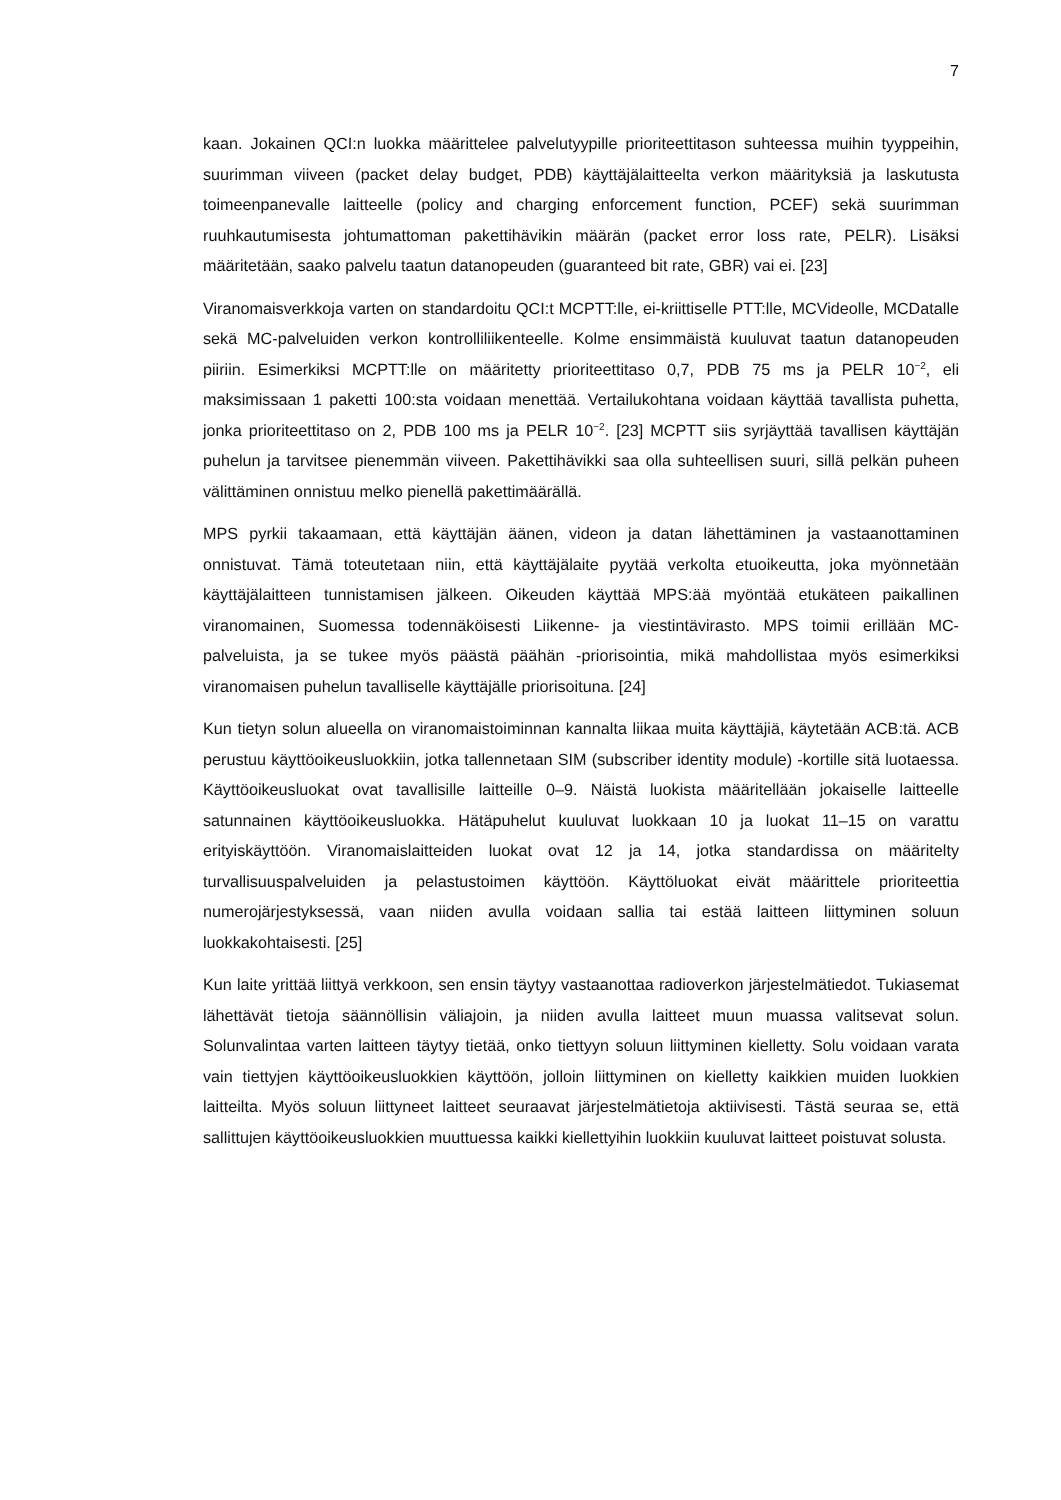7
kaan. Jokainen QCI:n luokka määrittelee palvelutyypille prioriteettitason suhteessa muihin tyyppeihin, suurimman viiveen (packet delay budget, PDB) käyttäjälaitteelta verkon määrityksiä ja laskutusta toimeenpanevalle laitteelle (policy and charging enforcement function, PCEF) sekä suurimman ruuhkautumisesta johtumattoman pakettihävikin määrän (packet error loss rate, PELR). Lisäksi määritetään, saako palvelu taatun datanopeuden (guaranteed bit rate, GBR) vai ei. [23]
Viranomaisverkkoja varten on standardoitu QCI:t MCPTT:lle, ei-kriittiselle PTT:lle, MCVideolle, MCDatalle sekä MC-palveluiden verkon kontrolliliikenteelle. Kolme ensimmäistä kuuluvat taatun datanopeuden piiriin. Esimerkiksi MCPTT:lle on määritetty prioriteettitaso 0,7, PDB 75 ms ja PELR 10<sup>−2</sup>, eli maksimissaan 1 paketti 100:sta voidaan menettää. Vertailukohtana voidaan käyttää tavallista puhetta, jonka prioriteettitaso on 2, PDB 100 ms ja PELR 10<sup>−2</sup>. [23] MCPTT siis syrjäyttää tavallisen käyttäjän puhelun ja tarvitsee pienemmän viiveen. Pakettihävikki saa olla suhteellisen suuri, sillä pelkän puheen välittäminen onnistuu melko pienellä pakettimäärällä.
MPS pyrkii takaamaan, että käyttäjän äänen, videon ja datan lähettäminen ja vastaanottaminen onnistuvat. Tämä toteutetaan niin, että käyttäjälaite pyytää verkolta etuoikeutta, joka myönnetään käyttäjälaitteen tunnistamisen jälkeen. Oikeuden käyttää MPS:ää myöntää etukäteen paikallinen viranomainen, Suomessa todennäköisesti Liikenne- ja viestintävirasto. MPS toimii erillään MC-palveluista, ja se tukee myös päästä päähän -priorisointia, mikä mahdollistaa myös esimerkiksi viranomaisen puhelun tavalliselle käyttäjälle priorisoituna. [24]
Kun tietyn solun alueella on viranomaistoiminnan kannalta liikaa muita käyttäjiä, käytetään ACB:tä. ACB perustuu käyttöoikeusluokkiin, jotka tallennetaan SIM (subscriber identity module) -kortille sitä luotaessa. Käyttöoikeusluokat ovat tavallisille laitteille 0–9. Näistä luokista määritellään jokaiselle laitteelle satunnainen käyttöoikeusluokka. Hätäpuhelut kuuluvat luokkaan 10 ja luokat 11–15 on varattu erityiskäyttöön. Viranomaislaitteiden luokat ovat 12 ja 14, jotka standardissa on määritelty turvallisuuspalveluiden ja pelastustoimen käyttöön. Käyttöluokat eivät määrittele prioriteettia numerojärjestyksessä, vaan niiden avulla voidaan sallia tai estää laitteen liittyminen soluun luokkakohtaisesti. [25]
Kun laite yrittää liittyä verkkoon, sen ensin täytyy vastaanottaa radioverkon järjestelmätiedot. Tukiasemat lähettävät tietoja säännöllisin väliajoin, ja niiden avulla laitteet muun muassa valitsevat solun. Solunvalintaa varten laitteen täytyy tietää, onko tiettyyn soluun liittyminen kielletty. Solu voidaan varata vain tiettyjen käyttöoikeusluokkien käyttöön, jolloin liittyminen on kielletty kaikkien muiden luokkien laitteilta. Myös soluun liittyneet laitteet seuraavat järjestelmätietoja aktiivisesti. Tästä seuraa se, että sallittujen käyttöoikeusluokkien muuttuessa kaikki kiellettyihin luokkiin kuuluvat laitteet poistuvat solusta.